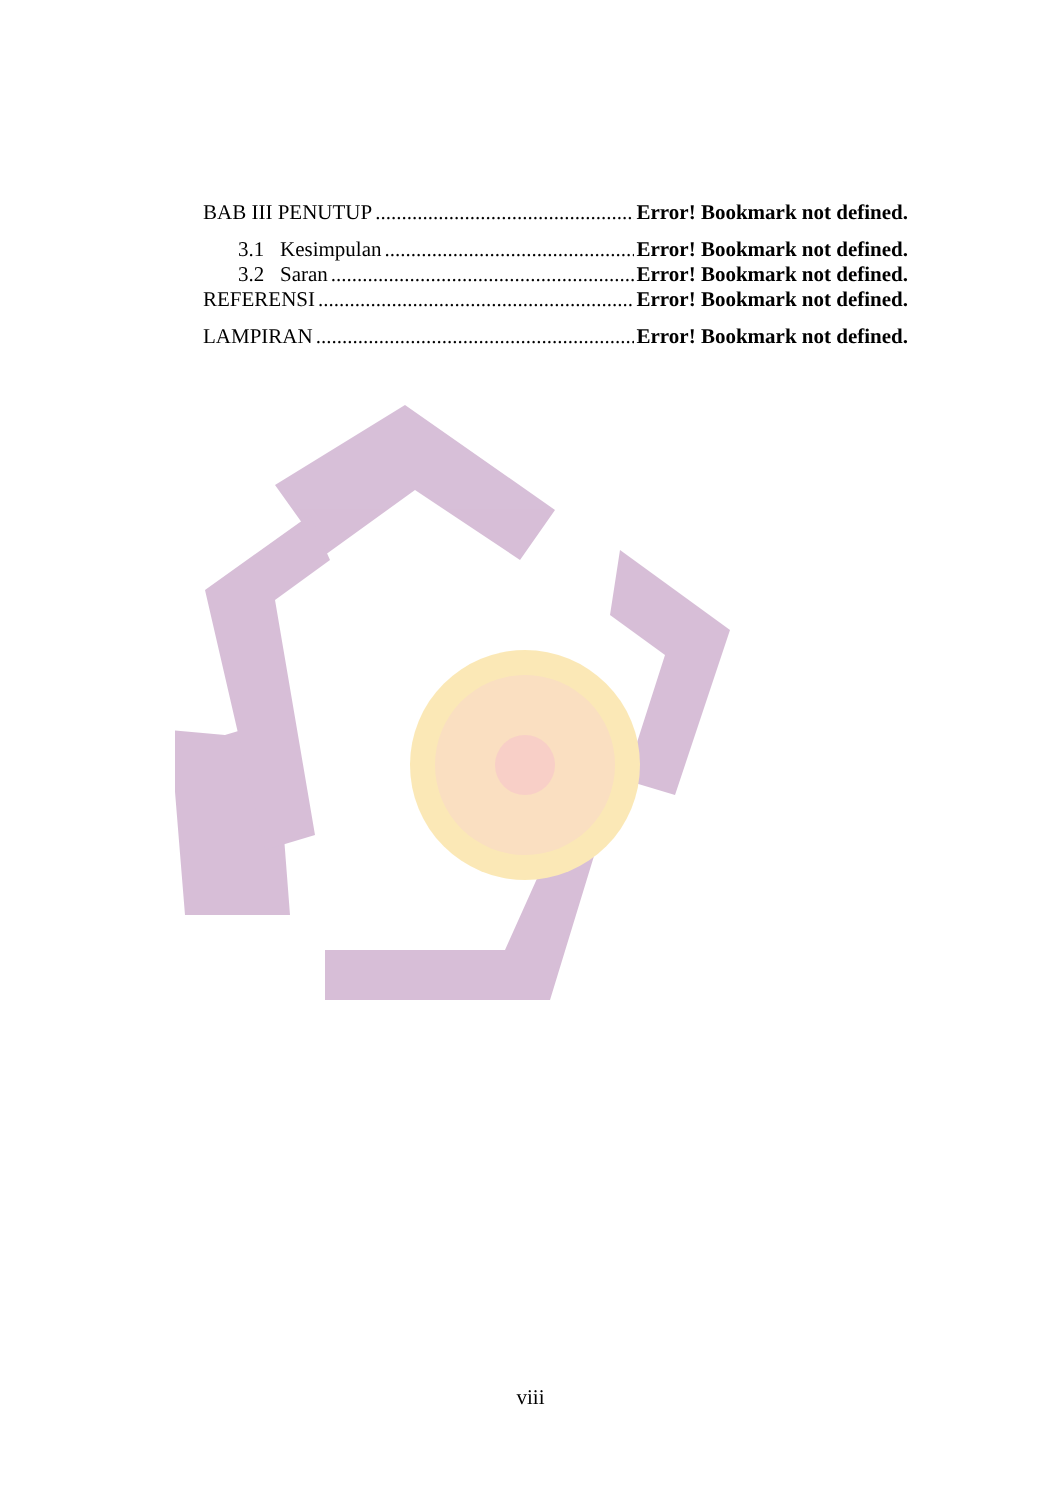BAB III PENUTUP Error! Bookmark not defined.
3.1 Kesimpulan Error! Bookmark not defined.
3.2 Saran Error! Bookmark not defined.
REFERENSI Error! Bookmark not defined.
LAMPIRAN Error! Bookmark not defined.
viii